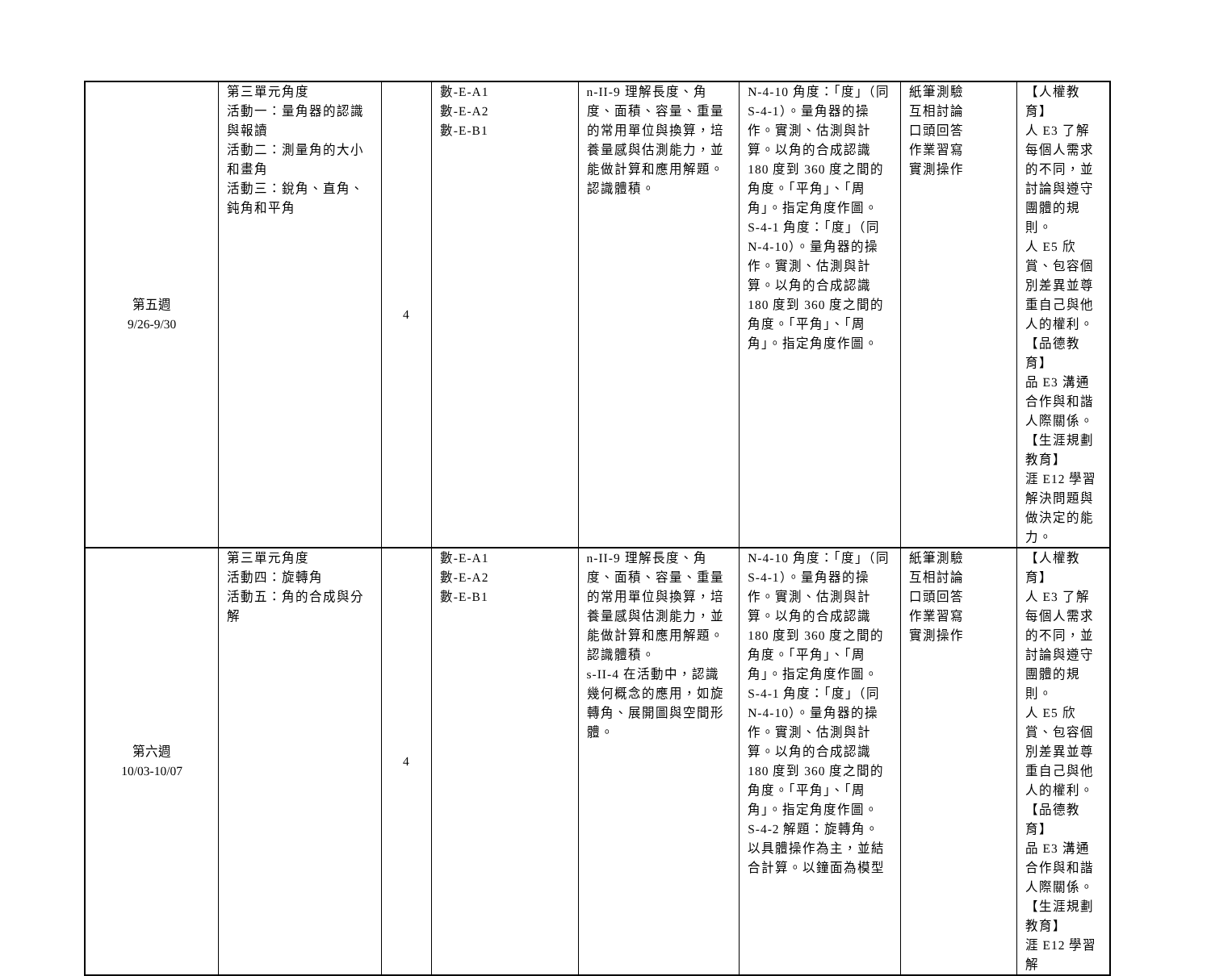| 第五週 9/26-9/30 | 第三單元角度 活動一：量角器的認識與報讀 活動二：測量角的大小和畫角 活動三：銳角、直角、鈍角和平角 | 4 | 數-E-A1 數-E-A2 數-E-B1 | n-II-9 理解長度、角度、面積、容量、重量的常用單位與換算，培養量感與估測能力，並能做計算和應用解題。認識體積。 | N-4-10 角度：「度」（同 S-4-1）。量角器的操作。實測、估測與計算。以角的合成認識 180 度到 360 度之間的角度。「平角」、「周角」。指定角度作圖。 S-4-1 角度：「度」（同 N-4-10）。量角器的操作。實測、估測與計算。以角的合成認識 180 度到 360 度之間的角度。「平角」、「周角」。指定角度作圖。 | 紙筆測驗 互相討論 口頭回答 作業習寫 實測操作 | 【人權教育】 人 E3 了解每個人需求的不同，並討論與遵守團體的規則。 人 E5 欣賞、包容個別差異並尊重自己與他人的權利。 【品德教育】 品 E3 溝通合作與和諧人際關係。 【生涯規劃教育】 涯 E12 學習解決問題與做決定的能力。 |
| 第六週 10/03-10/07 | 第三單元角度 活動四：旋轉角 活動五：角的合成與分解 | 4 | 數-E-A1 數-E-A2 數-E-B1 | n-II-9 理解長度、角度、面積、容量、重量的常用單位與換算，培養量感與估測能力，並能做計算和應用解題。認識體積。 s-II-4 在活動中，認識幾何概念的應用，如旋轉角、展開圖與空間形體。 | N-4-10 角度：「度」（同 S-4-1）。量角器的操作。實測、估測與計算。以角的合成認識 180 度到 360 度之間的角度。「平角」、「周角」。指定角度作圖。 S-4-1 角度：「度」（同 N-4-10）。量角器的操作。實測、估測與計算。以角的合成認識 180 度到 360 度之間的角度。「平角」、「周角」。指定角度作圖。 S-4-2 解題：旋轉角。以具體操作為主，並結合計算。以鐘面為模型 | 紙筆測驗 互相討論 口頭回答 作業習寫 實測操作 | 【人權教育】 人 E3 了解每個人需求的不同，並討論與遵守團體的規則。 人 E5 欣賞、包容個別差異並尊重自己與他人的權利。 【品德教育】 品 E3 溝通合作與和諧人際關係。 【生涯規劃教育】 涯 E12 學習解 |